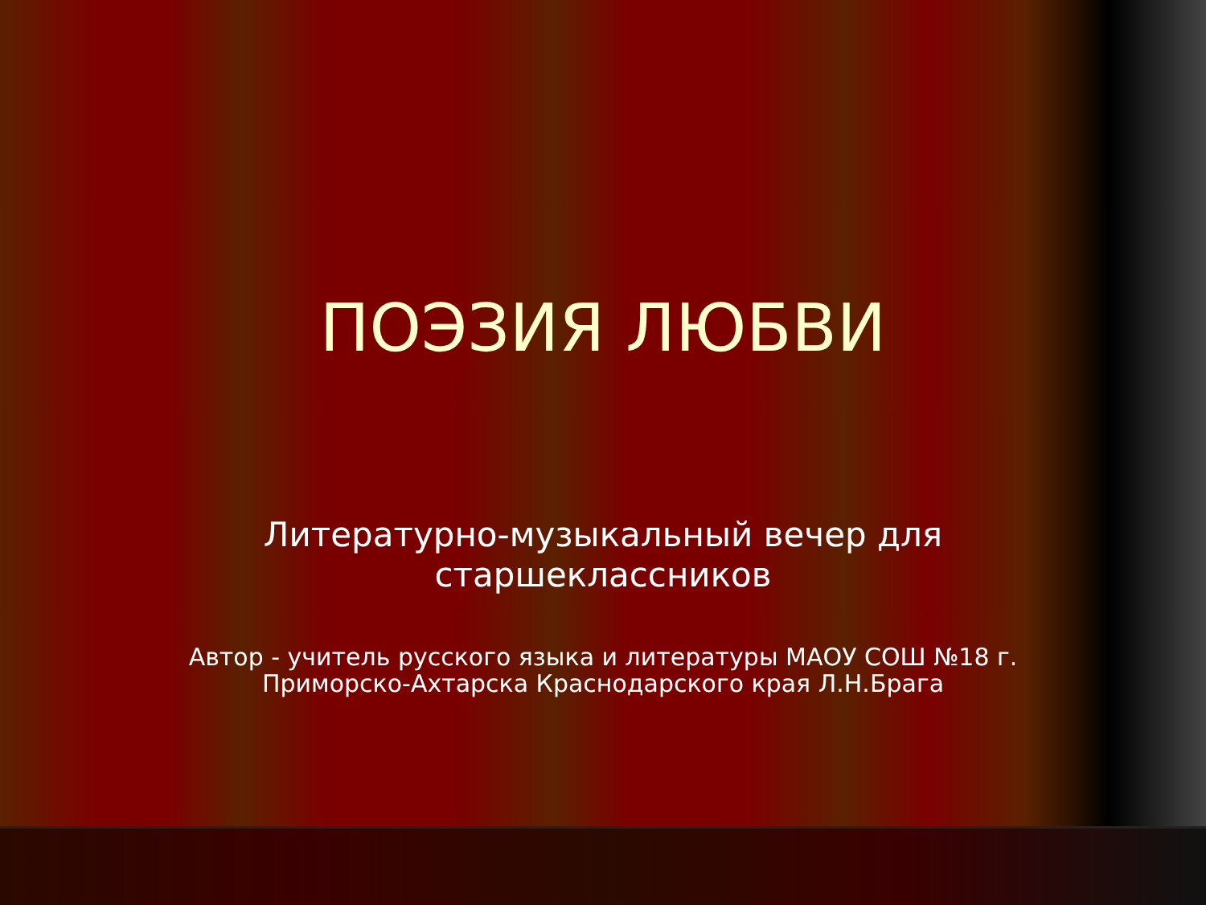ПОЭЗИЯ ЛЮБВИ
Литературно-музыкальный вечер для старшеклассников
Автор - учитель русского языка и литературы МАОУ СОШ №18 г. Приморско-Ахтарска Краснодарского края Л.Н.Брага